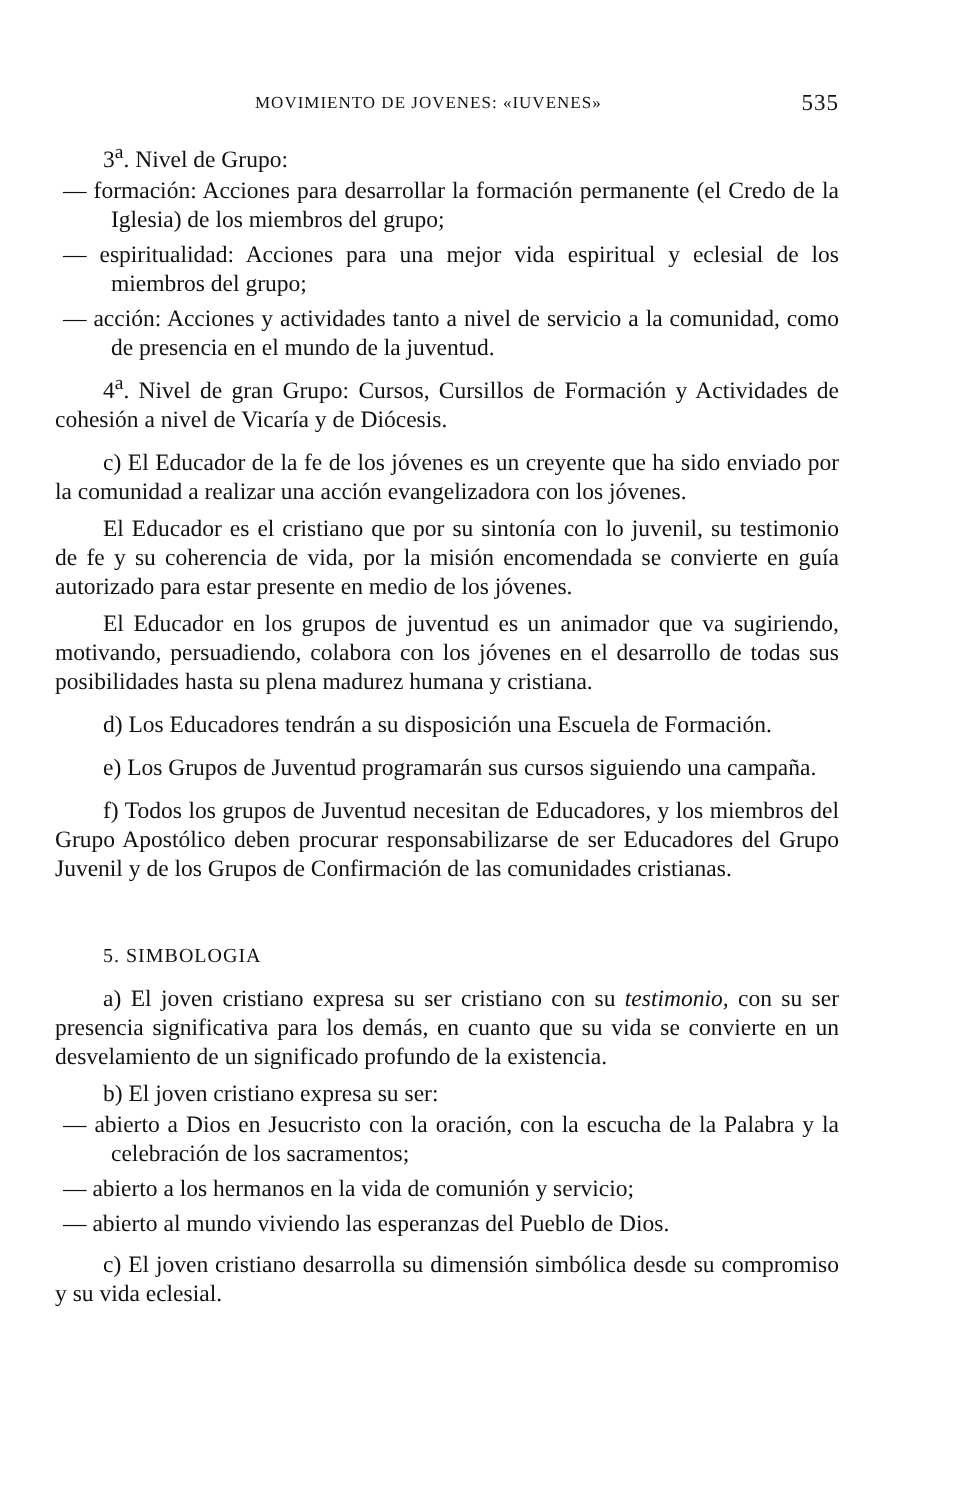MOVIMIENTO DE JOVENES: «IUVENES» 535
3<sup>a</sup>. Nivel de Grupo:
— formación: Acciones para desarrollar la formación permanente (el Credo de la Iglesia) de los miembros del grupo;
— espiritualidad: Acciones para una mejor vida espiritual y eclesial de los miembros del grupo;
— acción: Acciones y actividades tanto a nivel de servicio a la comunidad, como de presencia en el mundo de la juventud.
4<sup>a</sup>. Nivel de gran Grupo: Cursos, Cursillos de Formación y Actividades de cohesión a nivel de Vicaría y de Diócesis.
c) El Educador de la fe de los jóvenes es un creyente que ha sido enviado por la comunidad a realizar una acción evangelizadora con los jóvenes.
El Educador es el cristiano que por su sintonía con lo juvenil, su testimonio de fe y su coherencia de vida, por la misión encomendada se convierte en guía autorizado para estar presente en medio de los jóvenes.
El Educador en los grupos de juventud es un animador que va sugiriendo, motivando, persuadiendo, colabora con los jóvenes en el desarrollo de todas sus posibilidades hasta su plena madurez humana y cristiana.
d) Los Educadores tendrán a su disposición una Escuela de Formación.
e) Los Grupos de Juventud programarán sus cursos siguiendo una campaña.
f) Todos los grupos de Juventud necesitan de Educadores, y los miembros del Grupo Apostólico deben procurar responsabilizarse de ser Educadores del Grupo Juvenil y de los Grupos de Confirmación de las comunidades cristianas.
5. SIMBOLOGIA
a) El joven cristiano expresa su ser cristiano con su testimonio, con su ser presencia significativa para los demás, en cuanto que su vida se convierte en un desvelamiento de un significado profundo de la existencia.
b) El joven cristiano expresa su ser:
— abierto a Dios en Jesucristo con la oración, con la escucha de la Palabra y la celebración de los sacramentos;
— abierto a los hermanos en la vida de comunión y servicio;
— abierto al mundo viviendo las esperanzas del Pueblo de Dios.
c) El joven cristiano desarrolla su dimensión simbólica desde su compromiso y su vida eclesial.